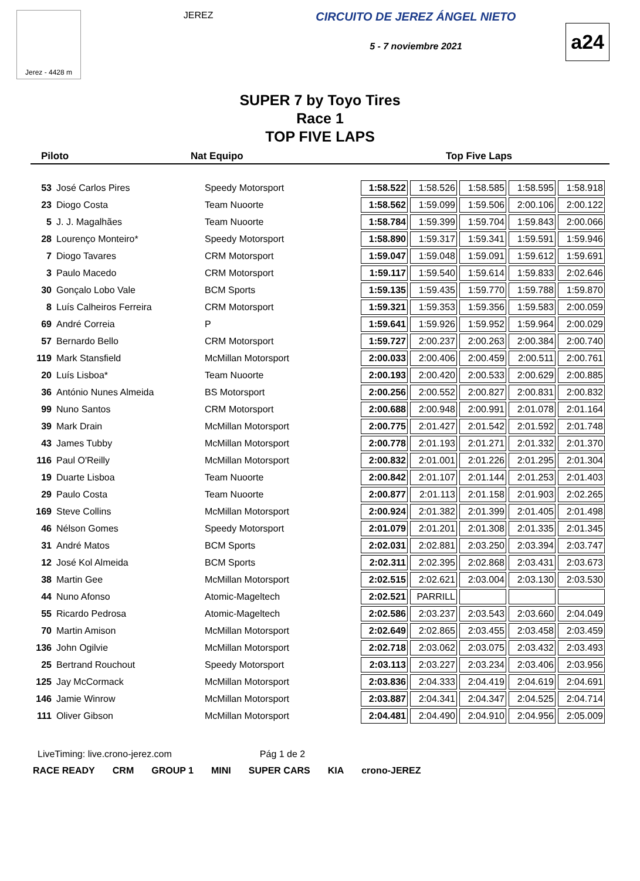Jerez - 4428 m
JEREZ
CIRCUITO DE JEREZ ÁNGEL NIETO
5 - 7 noviembre 2021
a24
SUPER 7 by Toyo Tires
Race 1
TOP FIVE LAPS
Piloto Nat Equipo Top Five Laps
| 53 | José Carlos Pires | Speedy Motorsport | 1:58.522 | 1:58.526 | 1:58.585 | 1:58.595 | 1:58.918 |
| 23 | Diogo Costa | Team Nuoorte | 1:58.562 | 1:59.099 | 1:59.506 | 2:00.106 | 2:00.122 |
| 5 | J. J. Magalhães | Team Nuoorte | 1:58.784 | 1:59.399 | 1:59.704 | 1:59.843 | 2:00.066 |
| 28 | Lourenço Monteiro* | Speedy Motorsport | 1:58.890 | 1:59.317 | 1:59.341 | 1:59.591 | 1:59.946 |
| 7 | Diogo Tavares | CRM Motorsport | 1:59.047 | 1:59.048 | 1:59.091 | 1:59.612 | 1:59.691 |
| 3 | Paulo Macedo | CRM Motorsport | 1:59.117 | 1:59.540 | 1:59.614 | 1:59.833 | 2:02.646 |
| 30 | Gonçalo Lobo Vale | BCM Sports | 1:59.135 | 1:59.435 | 1:59.770 | 1:59.788 | 1:59.870 |
| 8 | Luís Calheiros Ferreira | CRM Motorsport | 1:59.321 | 1:59.353 | 1:59.356 | 1:59.583 | 2:00.059 |
| 69 | André Correia | P | 1:59.641 | 1:59.926 | 1:59.952 | 1:59.964 | 2:00.029 |
| 57 | Bernardo Bello | CRM Motorsport | 1:59.727 | 2:00.237 | 2:00.263 | 2:00.384 | 2:00.740 |
| 119 | Mark Stansfield | McMillan Motorsport | 2:00.033 | 2:00.406 | 2:00.459 | 2:00.511 | 2:00.761 |
| 20 | Luís Lisboa* | Team Nuoorte | 2:00.193 | 2:00.420 | 2:00.533 | 2:00.629 | 2:00.885 |
| 36 | António Nunes Almeida | BS Motorsport | 2:00.256 | 2:00.552 | 2:00.827 | 2:00.831 | 2:00.832 |
| 99 | Nuno Santos | CRM Motorsport | 2:00.688 | 2:00.948 | 2:00.991 | 2:01.078 | 2:01.164 |
| 39 | Mark Drain | McMillan Motorsport | 2:00.775 | 2:01.427 | 2:01.542 | 2:01.592 | 2:01.748 |
| 43 | James Tubby | McMillan Motorsport | 2:00.778 | 2:01.193 | 2:01.271 | 2:01.332 | 2:01.370 |
| 116 | Paul O'Reilly | McMillan Motorsport | 2:00.832 | 2:01.001 | 2:01.226 | 2:01.295 | 2:01.304 |
| 19 | Duarte Lisboa | Team Nuoorte | 2:00.842 | 2:01.107 | 2:01.144 | 2:01.253 | 2:01.403 |
| 29 | Paulo Costa | Team Nuoorte | 2:00.877 | 2:01.113 | 2:01.158 | 2:01.903 | 2:02.265 |
| 169 | Steve Collins | McMillan Motorsport | 2:00.924 | 2:01.382 | 2:01.399 | 2:01.405 | 2:01.498 |
| 46 | Nélson Gomes | Speedy Motorsport | 2:01.079 | 2:01.201 | 2:01.308 | 2:01.335 | 2:01.345 |
| 31 | André Matos | BCM Sports | 2:02.031 | 2:02.881 | 2:03.250 | 2:03.394 | 2:03.747 |
| 12 | José Kol Almeida | BCM Sports | 2:02.311 | 2:02.395 | 2:02.868 | 2:03.431 | 2:03.673 |
| 38 | Martin Gee | McMillan Motorsport | 2:02.515 | 2:02.621 | 2:03.004 | 2:03.130 | 2:03.530 |
| 44 | Nuno Afonso | Atomic-Mageltech | 2:02.521 | PARRILL | | | |
| 55 | Ricardo Pedrosa | Atomic-Mageltech | 2:02.586 | 2:03.237 | 2:03.543 | 2:03.660 | 2:04.049 |
| 70 | Martin Amison | McMillan Motorsport | 2:02.649 | 2:02.865 | 2:03.455 | 2:03.458 | 2:03.459 |
| 136 | John Ogilvie | McMillan Motorsport | 2:02.718 | 2:03.062 | 2:03.075 | 2:03.432 | 2:03.493 |
| 25 | Bertrand Rouchout | Speedy Motorsport | 2:03.113 | 2:03.227 | 2:03.234 | 2:03.406 | 2:03.956 |
| 125 | Jay McCormack | McMillan Motorsport | 2:03.836 | 2:04.333 | 2:04.419 | 2:04.619 | 2:04.691 |
| 146 | Jamie Winrow | McMillan Motorsport | 2:03.887 | 2:04.341 | 2:04.347 | 2:04.525 | 2:04.714 |
| 111 | Oliver Gibson | McMillan Motorsport | 2:04.481 | 2:04.490 | 2:04.910 | 2:04.956 | 2:05.009 |
LiveTiming: live.crono-jerez.com Pág 1 de 2
RACE READY CRM GROUP 1 MINI SUPER CARS KIA crono-JEREZ